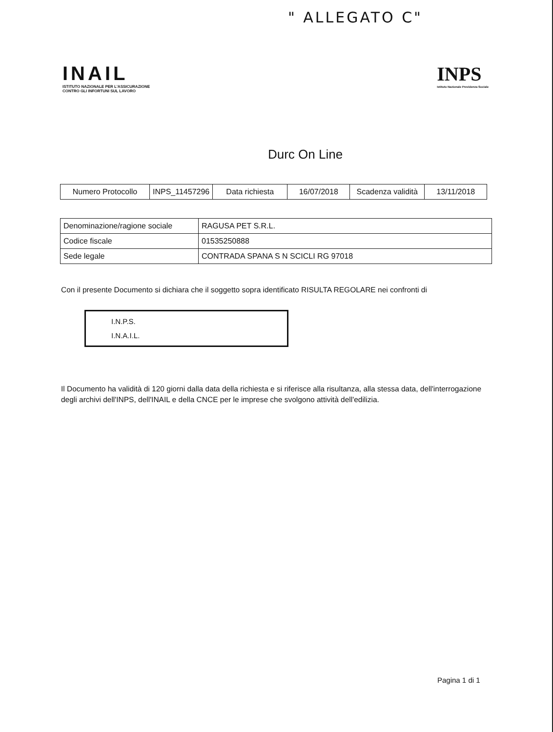" ALLEGATO C"
INAIL
ISTITUTO NAZIONALE PER L'ASSICURAZIONE
CONTRO GLI INFORTUNI SUL LAVORO
INPS
Istituto Nazionale Previdenza Sociale
Durc On Line
| Numero Protocollo | INPS_11457296 | Data richiesta | 16/07/2018 | Scadenza validità | 13/11/2018 |
| Denominazione/ragione sociale | RAGUSA PET S.R.L. |
| Codice fiscale | 01535250888 |
| Sede legale | CONTRADA SPANA S N SCICLI RG 97018 |
Con il presente Documento si dichiara che il soggetto sopra identificato RISULTA REGOLARE nei confronti di
I.N.P.S.
I.N.A.I.L.
Il Documento ha validità di 120 giorni dalla data della richiesta e si riferisce alla risultanza, alla stessa data, dell'interrogazione degli archivi dell'INPS, dell'INAIL e della CNCE per le imprese che svolgono attività dell'edilizia.
Pagina 1 di 1